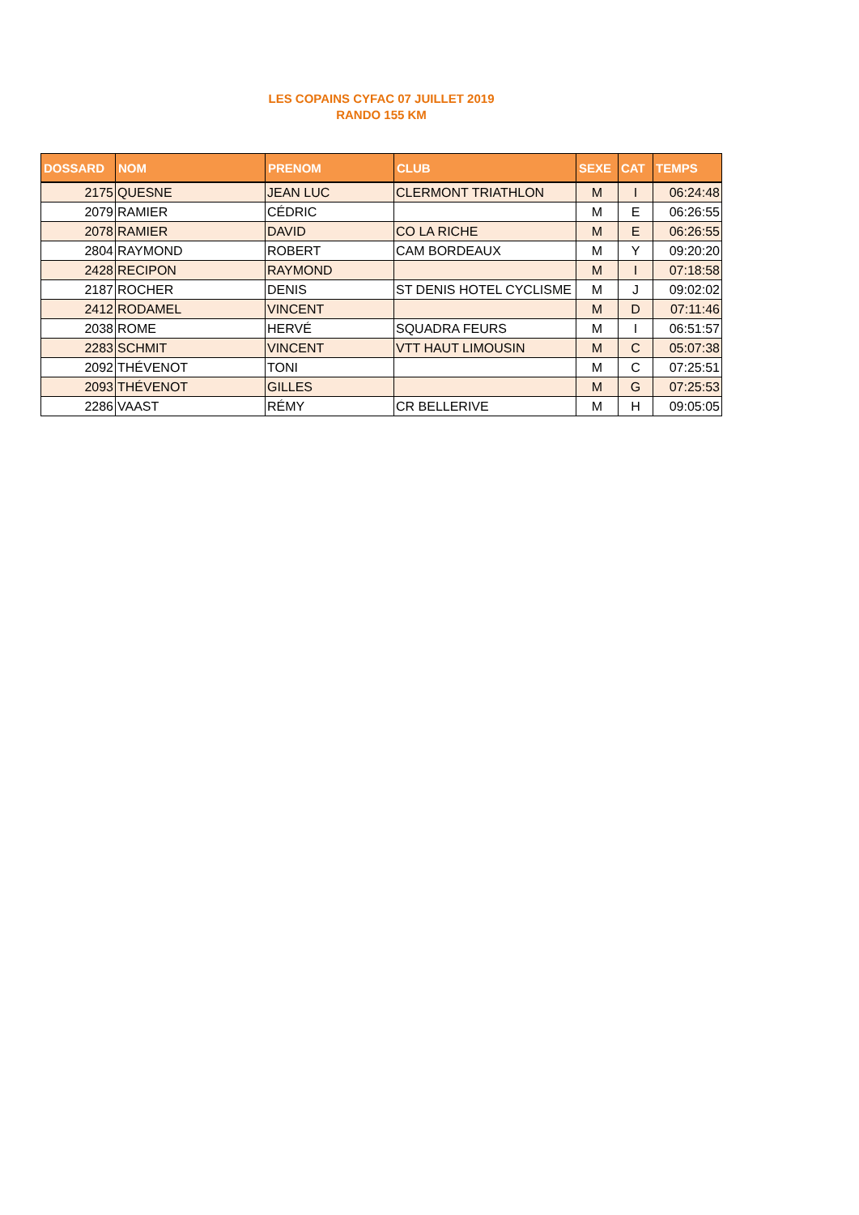LES COPAINS CYFAC 07 JUILLET 2019
RANDO 155 KM
| DOSSARD | NOM | PRENOM | CLUB | SEXE | CAT | TEMPS |
| --- | --- | --- | --- | --- | --- | --- |
| 2175 | QUESNE | JEAN LUC | CLERMONT TRIATHLON | M | I | 06:24:48 |
| 2079 | RAMIER | CÉDRIC | | M | E | 06:26:55 |
| 2078 | RAMIER | DAVID | CO LA RICHE | M | E | 06:26:55 |
| 2804 | RAYMOND | ROBERT | CAM BORDEAUX | M | Y | 09:20:20 |
| 2428 | RECIPON | RAYMOND | | M | I | 07:18:58 |
| 2187 | ROCHER | DENIS | ST DENIS HOTEL CYCLISME | M | J | 09:02:02 |
| 2412 | RODAMEL | VINCENT | | M | D | 07:11:46 |
| 2038 | ROME | HERVÉ | SQUADRA FEURS | M | I | 06:51:57 |
| 2283 | SCHMIT | VINCENT | VTT HAUT LIMOUSIN | M | C | 05:07:38 |
| 2092 | THÉVENOT | TONI | | M | C | 07:25:51 |
| 2093 | THÉVENOT | GILLES | | M | G | 07:25:53 |
| 2286 | VAAST | RÉMY | CR BELLERIVE | M | H | 09:05:05 |